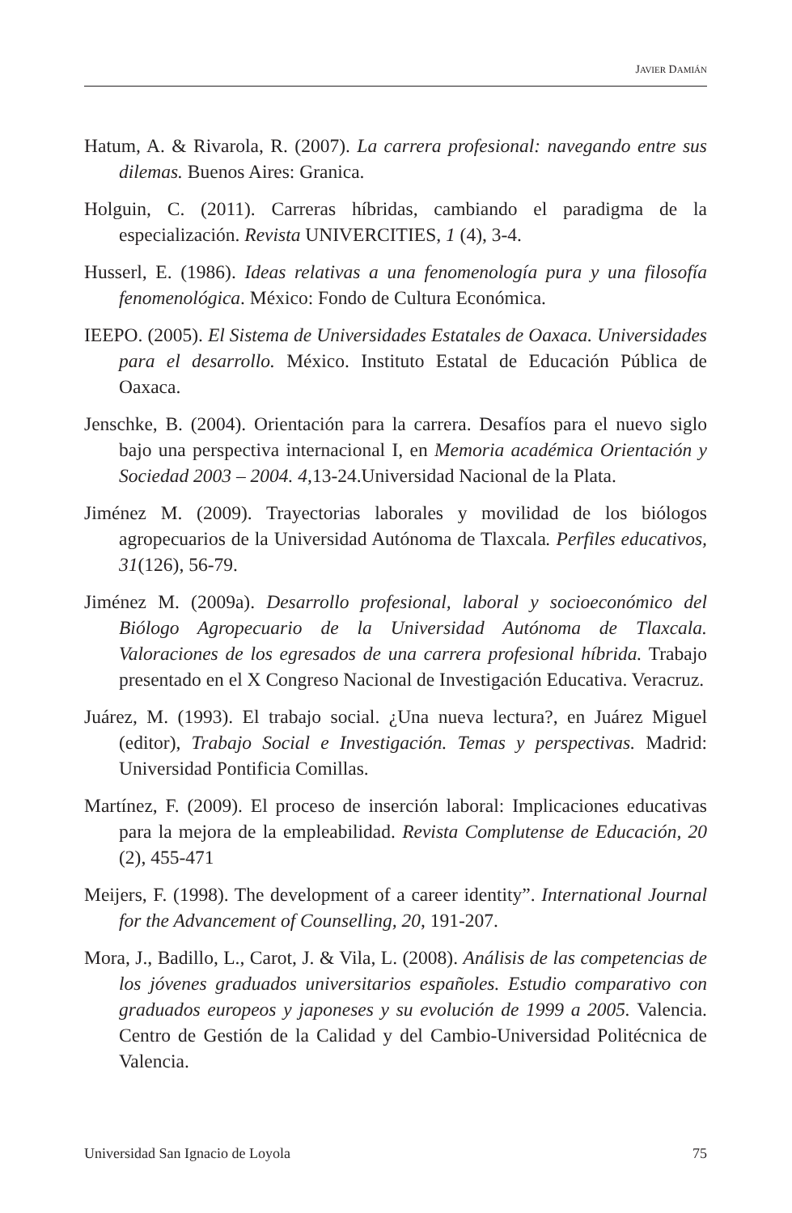JAVIER DAMIÁN
Hatum, A. & Rivarola, R. (2007). La carrera profesional: navegando entre sus dilemas. Buenos Aires: Granica.
Holguin, C. (2011). Carreras híbridas, cambiando el paradigma de la especialización. Revista UNIVERCITIES, 1 (4), 3-4.
Husserl, E. (1986). Ideas relativas a una fenomenología pura y una filosofía fenomenológica. México: Fondo de Cultura Económica.
IEEPO. (2005). El Sistema de Universidades Estatales de Oaxaca. Universidades para el desarrollo. México. Instituto Estatal de Educación Pública de Oaxaca.
Jenschke, B. (2004). Orientación para la carrera. Desafíos para el nuevo siglo bajo una perspectiva internacional I, en Memoria académica Orientación y Sociedad 2003 – 2004. 4,13-24.Universidad Nacional de la Plata.
Jiménez M. (2009). Trayectorias laborales y movilidad de los biólogos agropecuarios de la Universidad Autónoma de Tlaxcala. Perfiles educativos, 31(126), 56-79.
Jiménez M. (2009a). Desarrollo profesional, laboral y socioeconómico del Biólogo Agropecuario de la Universidad Autónoma de Tlaxcala. Valoraciones de los egresados de una carrera profesional híbrida. Trabajo presentado en el X Congreso Nacional de Investigación Educativa. Veracruz.
Juárez, M. (1993). El trabajo social. ¿Una nueva lectura?, en Juárez Miguel (editor), Trabajo Social e Investigación. Temas y perspectivas. Madrid: Universidad Pontificia Comillas.
Martínez, F. (2009). El proceso de inserción laboral: Implicaciones educativas para la mejora de la empleabilidad. Revista Complutense de Educación, 20 (2), 455-471
Meijers, F. (1998). The development of a career identity”. International Journal for the Advancement of Counselling, 20, 191-207.
Mora, J., Badillo, L., Carot, J. & Vila, L. (2008). Análisis de las competencias de los jóvenes graduados universitarios españoles. Estudio comparativo con graduados europeos y japoneses y su evolución de 1999 a 2005. Valencia. Centro de Gestión de la Calidad y del Cambio-Universidad Politécnica de Valencia.
Universidad San Ignacio de Loyola 75